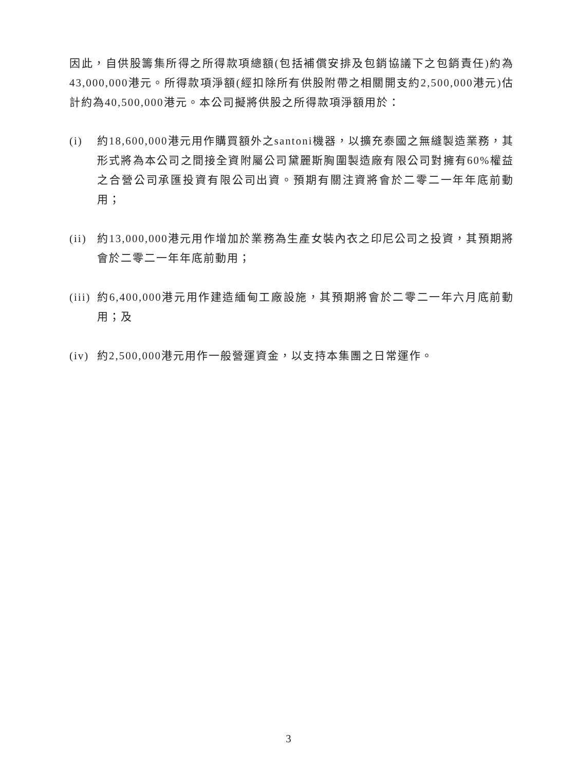因此，自供股籌集所得之所得款項總額(包括補償安排及包銷協議下之包銷責任)約為43,000,000港元。所得款項淨額(經扣除所有供股附帶之相關開支約2,500,000港元)估計約為40,500,000港元。本公司擬將供股之所得款項淨額用於：
(i) 約18,600,000港元用作購買額外之santoni機器，以擴充泰國之無縫製造業務，其形式將為本公司之間接全資附屬公司黛麗斯胸圍製造廠有限公司對擁有60%權益之合營公司承匯投資有限公司出資。預期有關注資將會於二零二一年年底前動用；
(ii)
約13,000,000港元用作增加於業務為生產女裝內衣之印尼公司之投資，其預期將會於二零二一年年底前動用；
(iii)
約6,400,000港元用作建造緬甸工廠設施，其預期將會於二零二一年六月底前動用；及
(iv)
約2,500,000港元用作一般營運資金，以支持本集團之日常運作。
3